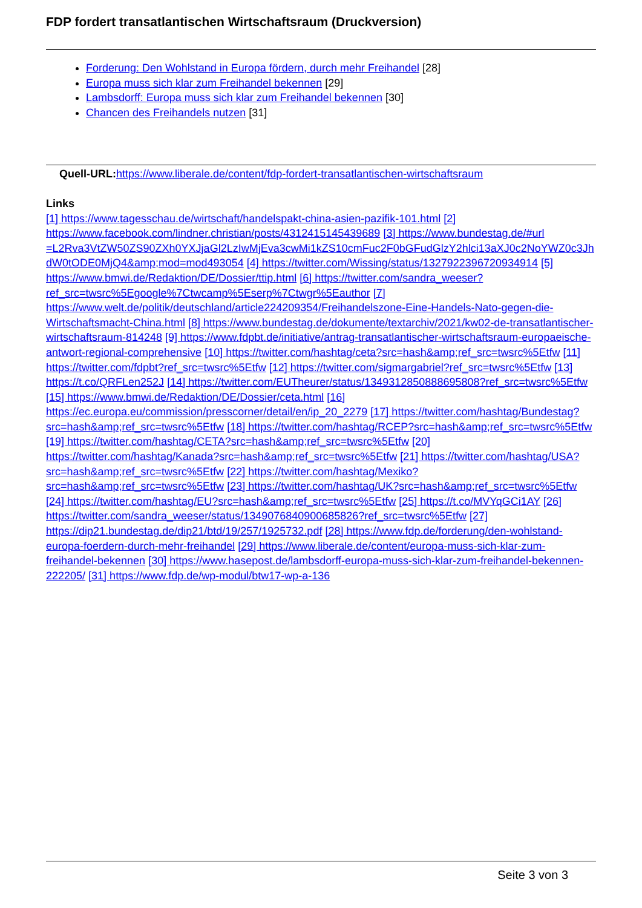FDP fordert transatlantischen Wirtschaftsraum (Druckversion)
Forderung: Den Wohlstand in Europa fördern, durch mehr Freihandel [28]
Europa muss sich klar zum Freihandel bekennen [29]
Lambsdorff: Europa muss sich klar zum Freihandel bekennen [30]
Chancen des Freihandels nutzen [31]
Quell-URL: https://www.liberale.de/content/fdp-fordert-transatlantischen-wirtschaftsraum
Links
[1] https://www.tagesschau.de/wirtschaft/handelspakt-china-asien-pazifik-101.html [2] https://www.facebook.com/lindner.christian/posts/4312415145439689 [3] https://www.bundestag.de/#url =L2Rva3VtZW50ZS90ZXh0YXJjaGl2LzIwMjEva3cwMi1kZS10cmFuc2F0bGFudGlzY2hlci13aXJ0c2NoYWZ0c3JhdW0tODE0MjQ4&amp;mod=mod493054 [4] https://twitter.com/Wissing/status/1327922396720934914 [5] https://www.bmwi.de/Redaktion/DE/Dossier/ttip.html [6] https://twitter.com/sandra_weeser?ref_src=twsrc%5Egoogle%7Ctwcamp%5Eserp%7Ctwgr%5Eauthor [7] https://www.welt.de/politik/deutschland/article224209354/Freihandelszone-Eine-Handels-Nato-gegen-die-Wirtschaftsmacht-China.html [8] https://www.bundestag.de/dokumente/textarchiv/2021/kw02-de-transatlantischer-wirtschaftsraum-814248 [9] https://www.fdpbt.de/initiative/antrag-transatlantischer-wirtschaftsraum-europaeische-antwort-regional-comprehensive [10] https://twitter.com/hashtag/ceta?src=hash&amp;ref_src=twsrc%5Etfw [11] https://twitter.com/fdpbt?ref_src=twsrc%5Etfw [12] https://twitter.com/sigmargabriel?ref_src=twsrc%5Etfw [13] https://t.co/QRFLen252J [14] https://twitter.com/EUTheurer/status/1349312850888695808?ref_src=twsrc%5Etfw [15] https://www.bmwi.de/Redaktion/DE/Dossier/ceta.html [16] https://ec.europa.eu/commission/presscorner/detail/en/ip_20_2279 [17] https://twitter.com/hashtag/Bundestag?src=hash&amp;ref_src=twsrc%5Etfw [18] https://twitter.com/hashtag/RCEP?src=hash&amp;ref_src=twsrc%5Etfw [19] https://twitter.com/hashtag/CETA?src=hash&amp;ref_src=twsrc%5Etfw [20] https://twitter.com/hashtag/Kanada?src=hash&amp;ref_src=twsrc%5Etfw [21] https://twitter.com/hashtag/USA?src=hash&amp;ref_src=twsrc%5Etfw [22] https://twitter.com/hashtag/Mexiko?src=hash&amp;ref_src=twsrc%5Etfw [23] https://twitter.com/hashtag/UK?src=hash&amp;ref_src=twsrc%5Etfw [24] https://twitter.com/hashtag/EU?src=hash&amp;ref_src=twsrc%5Etfw [25] https://t.co/MVYqGCi1AY [26] https://twitter.com/sandra_weeser/status/1349076840900685826?ref_src=twsrc%5Etfw [27] https://dip21.bundestag.de/dip21/btd/19/257/1925732.pdf [28] https://www.fdp.de/forderung/den-wohlstand-europa-foerdern-durch-mehr-freihandel [29] https://www.liberale.de/content/europa-muss-sich-klar-zum-freihandel-bekennen [30] https://www.hasepost.de/lambsdorff-europa-muss-sich-klar-zum-freihandel-bekennen-222205/ [31] https://www.fdp.de/wp-modul/btw17-wp-a-136
Seite 3 von 3